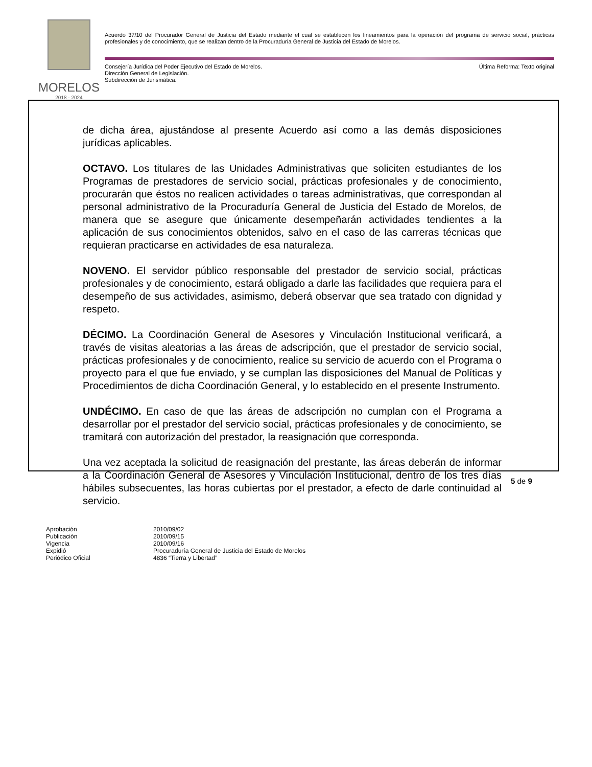MORELOS
2018 - 2024
Acuerdo 37/10 del Procurador General de Justicia del Estado mediante el cual se establecen los lineamientos para la operación del programa de servicio social, prácticas profesionales y de conocimiento, que se realizan dentro de la Procuraduría General de Justicia del Estado de Morelos.
Última Reforma: Texto original Consejería Jurídica del Poder Ejecutivo del Estado de Morelos.
Dirección General de Legislación.
Subdirección de Jurismática.
de dicha área, ajustándose al presente Acuerdo así como a las demás disposiciones jurídicas aplicables.
OCTAVO. Los titulares de las Unidades Administrativas que soliciten estudiantes de los Programas de prestadores de servicio social, prácticas profesionales y de conocimiento, procurarán que éstos no realicen actividades o tareas administrativas, que correspondan al personal administrativo de la Procuraduría General de Justicia del Estado de Morelos, de manera que se asegure que únicamente desempeñarán actividades tendientes a la aplicación de sus conocimientos obtenidos, salvo en el caso de las carreras técnicas que requieran practicarse en actividades de esa naturaleza.
NOVENO. El servidor público responsable del prestador de servicio social, prácticas profesionales y de conocimiento, estará obligado a darle las facilidades que requiera para el desempeño de sus actividades, asimismo, deberá observar que sea tratado con dignidad y respeto.
DÉCIMO. La Coordinación General de Asesores y Vinculación Institucional verificará, a través de visitas aleatorias a las áreas de adscripción, que el prestador de servicio social, prácticas profesionales y de conocimiento, realice su servicio de acuerdo con el Programa o proyecto para el que fue enviado, y se cumplan las disposiciones del Manual de Políticas y Procedimientos de dicha Coordinación General, y lo establecido en el presente Instrumento.
UNDÉCIMO. En caso de que las áreas de adscripción no cumplan con el Programa a desarrollar por el prestador del servicio social, prácticas profesionales y de conocimiento, se tramitará con autorización del prestador, la reasignación que corresponda.
Una vez aceptada la solicitud de reasignación del prestante, las áreas deberán de informar a la Coordinación General de Asesores y Vinculación Institucional, dentro de los tres días hábiles subsecuentes, las horas cubiertas por el prestador, a efecto de darle continuidad al servicio.
5 de 9
| Aprobación | 2010/09/02 |
| Publicación | 2010/09/15 |
| Vigencia | 2010/09/16 |
| Expidió | Procuraduría General de Justicia del Estado de Morelos |
| Periódico Oficial | 4836 “Tierra y Libertad” |